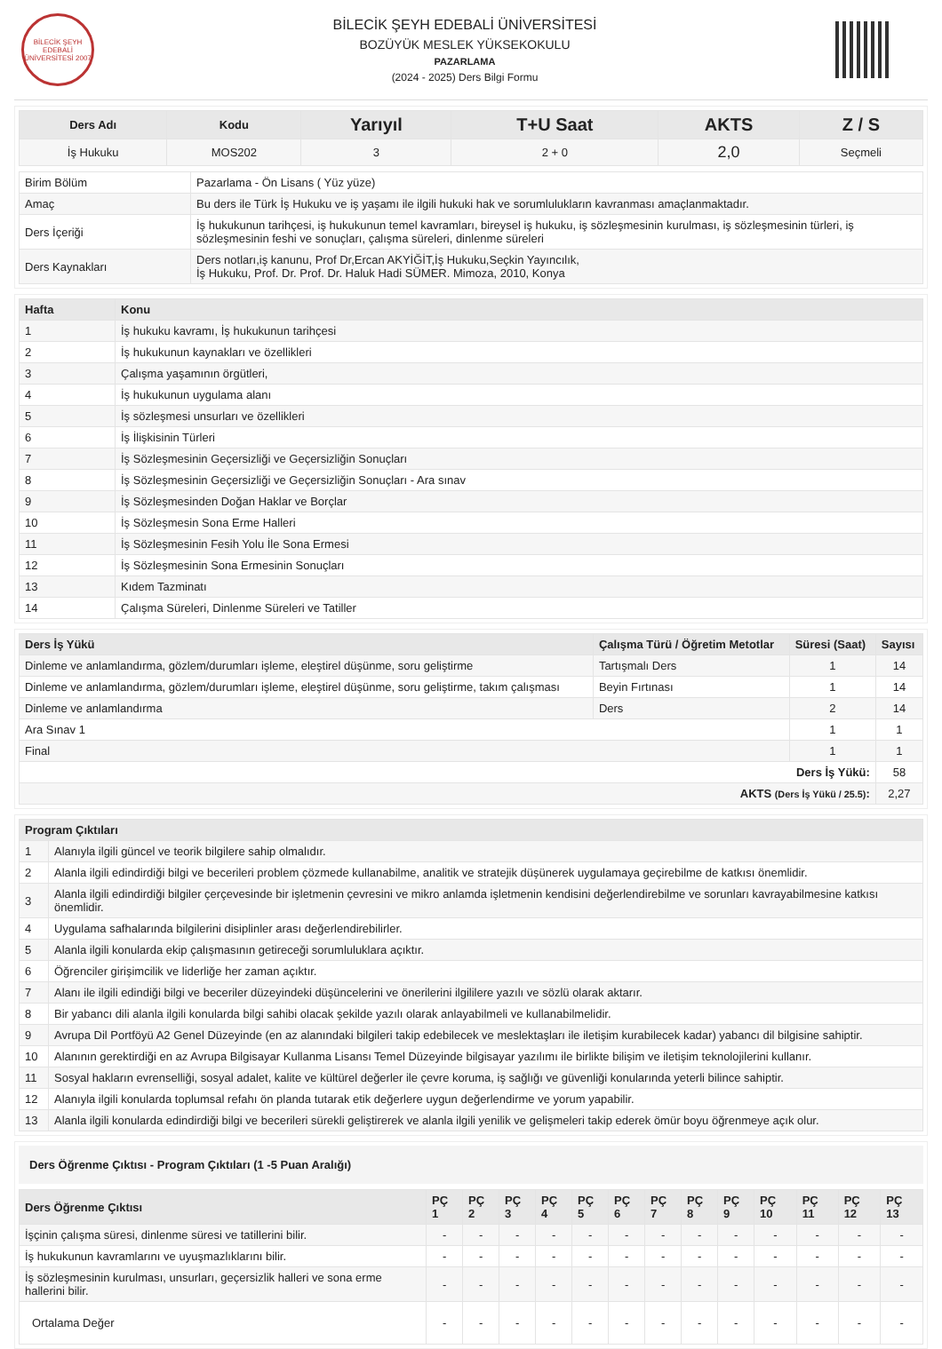BİLECİK ŞEYH EDEBALİ ÜNİVERSİTESİ 2007
BİLECİK ŞEYH EDEBALİ ÜNİVERSİTESİ
BOZÜYÜK MESLEK YÜKSEKOKULU
PAZARLAMA
(2024 - 2025) Ders Bilgi Formu
| Ders Adı | Kodu | Yarıyıl | T+U Saat | AKTS | Z / S |
| --- | --- | --- | --- | --- | --- |
| İş Hukuku | MOS202 | 3 | 2 + 0 | 2,0 | Seçmeli |
| Birim Bölüm | Pazarlama - Ön Lisans ( Yüz yüze) |
| Amaç | Bu ders ile Türk İş Hukuku ve iş yaşamı ile ilgili hukuki hak ve sorumlulukların kavranması amaçlanmaktadır. |
| Ders İçeriği | İş hukukunun tarihçesi, iş hukukunun temel kavramları, bireysel iş hukuku, iş sözleşmesinin kurulması, iş sözleşmesinin türleri, iş sözleşmesinin feshi ve sonuçları, çalışma süreleri, dinlenme süreleri |
| Ders Kaynakları | Ders notları,iş kanunu, Prof Dr,Ercan AKYİĞİT,İş Hukuku,Seçkin Yayıncılık, İş Hukuku, Prof. Dr. Prof. Dr. Haluk Hadi SÜMER. Mimoza, 2010, Konya |
| Hafta | Konu |
| --- | --- |
| 1 | İş hukuku kavramı, İş hukukunun tarihçesi |
| 2 | İş hukukunun kaynakları ve özellikleri |
| 3 | Çalışma yaşamının örgütleri, |
| 4 | İş hukukunun uygulama alanı |
| 5 | İş sözleşmesi unsurları ve özellikleri |
| 6 | İş İlişkisinin Türleri |
| 7 | İş Sözleşmesinin Geçersizliği ve Geçersizliğin Sonuçları |
| 8 | İş Sözleşmesinin Geçersizliği ve Geçersizliğin Sonuçları - Ara sınav |
| 9 | İş Sözleşmesinden Doğan Haklar ve Borçlar |
| 10 | İş Sözleşmesin Sona Erme Halleri |
| 11 | İş Sözleşmesinin Fesih Yolu İle Sona Ermesi |
| 12 | İş Sözleşmesinin Sona Ermesinin Sonuçları |
| 13 | Kıdem Tazminatı |
| 14 | Çalışma Süreleri, Dinlenme Süreleri ve Tatiller |
| Ders İş Yükü | Çalışma Türü / Öğretim Metotlar | Süresi (Saat) | Sayısı |
| --- | --- | --- | --- |
| Dinleme ve anlamlandırma, gözlem/durumları işleme, eleştirel düşünme, soru geliştirme | Tartışmalı Ders | 1 | 14 |
| Dinleme ve anlamlandırma, gözlem/durumları işleme, eleştirel düşünme, soru geliştirme, takım çalışması | Beyin Fırtınası | 1 | 14 |
| Dinleme ve anlamlandırma | Ders | 2 | 14 |
| Ara Sınav 1 | | 1 | 1 |
| Final | | 1 | 1 |
| Ders İş Yükü: | | | 58 |
| AKTS (Ders İş Yükü / 25.5) : | | | 2,27 |
| Program Çıktıları | |
| --- | --- |
| 1 | Alanıyla ilgili güncel ve teorik bilgilere sahip olmalıdır. |
| 2 | Alanla ilgili edindirdiği bilgi ve becerileri problem çözmede kullanabilme, analitik ve stratejik düşünerek uygulamaya geçirebilme de katkısı önemlidir. |
| 3 | Alanla ilgili edindirdiği bilgiler çerçevesinde bir işletmenin çevresini ve mikro anlamda işletmenin kendisini değerlendirebilme ve sorunları kavrayabilmesine katkısı önemlidir. |
| 4 | Uygulama safhalarında bilgilerini disiplinler arası değerlendirebilirler. |
| 5 | Alanla ilgili konularda ekip çalışmasının getireceği sorumluluklara açıktır. |
| 6 | Öğrenciler girişimcilik ve liderliğe her zaman açıktır. |
| 7 | Alanı ile ilgili edindiği bilgi ve beceriler düzeyindeki düşüncelerini ve önerilerini ilgililere yazılı ve sözlü olarak aktarır. |
| 8 | Bir yabancı dili alanla ilgili konularda bilgi sahibi olacak şekilde yazılı olarak anlayabilmeli ve kullanabilmelidir. |
| 9 | Avrupa Dil Portföyü A2 Genel Düzeyinde (en az alanındaki bilgileri takip edebilecek ve meslektaşları ile iletişim kurabilecek kadar) yabancı dil bilgisine sahiptir. |
| 10 | Alanının gerektirdiği en az Avrupa Bilgisayar Kullanma Lisansı Temel Düzeyinde bilgisayar yazılımı ile birlikte bilişim ve iletişim teknolojilerini kullanır. |
| 11 | Sosyal hakların evrenselliği, sosyal adalet, kalite ve kültürel değerler ile çevre koruma, iş sağlığı ve güvenliği konularında yeterli bilince sahiptir. |
| 12 | Alanıyla ilgili konularda toplumsal refahı ön planda tutarak etik değerlere uygun değerlendirme ve yorum yapabilir. |
| 13 | Alanla ilgili konularda edindirdiği bilgi ve becerileri sürekli geliştirerek ve alanla ilgili yenilik ve gelişmeleri takip ederek ömür boyu öğrenmeye açık olur. |
Ders Öğrenme Çıktısı - Program Çıktıları (1 -5 Puan Aralığı)
| Ders Öğrenme Çıktısı | PÇ 1 | PÇ 2 | PÇ 3 | PÇ 4 | PÇ 5 | PÇ 6 | PÇ 7 | PÇ 8 | PÇ 9 | PÇ 10 | PÇ 11 | PÇ 12 | PÇ 13 |
| --- | --- | --- | --- | --- | --- | --- | --- | --- | --- | --- | --- | --- | --- |
| İşçinin çalışma süresi, dinlenme süresi ve tatillerini bilir. | - | - | - | - | - | - | - | - | - | - | - | - | - |
| İş hukukunun kavramlarını ve uyuşmazlıklarını bilir. | - | - | - | - | - | - | - | - | - | - | - | - | - |
| İş sözleşmesinin kurulması, unsurları, geçersizlik halleri ve sona erme hallerini bilir. | - | - | - | - | - | - | - | - | - | - | - | - | - |
| Ortalama Değer | - | - | - | - | - | - | - | - | - | - | - | - | - |